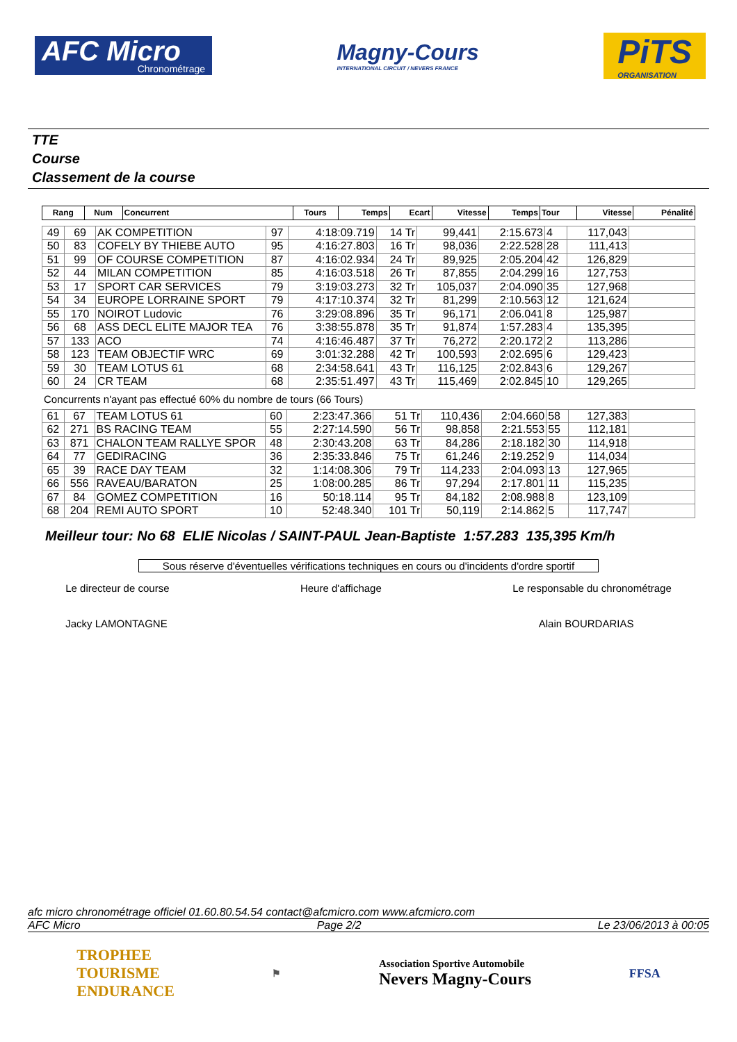AFC Micro
Chronométrage
Magny-Cours
INTERNATIONAL CIRCUIT / NEVERS FRANCE
PiTS
ORGANISATION
TTE
Course
Classement de la course
| Rang | Num | Concurrent | Tours | Temps | Ecart | Vitesse | Temps | Tour | Vitesse | Pénalité |
| --- | --- | --- | --- | --- | --- | --- | --- | --- | --- | --- |
| 49 | 69 | AK COMPETITION | 97 | 4:18:09.719 | 14 Tr | 99,441 | 2:15.673 | 4 | 117,043 | |
| 50 | 83 | COFELY BY THIEBE AUTO | 95 | 4:16:27.803 | 16 Tr | 98,036 | 2:22.528 | 28 | 111,413 | |
| 51 | 99 | OF COURSE COMPETITION | 87 | 4:16:02.934 | 24 Tr | 89,925 | 2:05.204 | 42 | 126,829 | |
| 52 | 44 | MILAN COMPETITION | 85 | 4:16:03.518 | 26 Tr | 87,855 | 2:04.299 | 16 | 127,753 | |
| 53 | 17 | SPORT CAR SERVICES | 79 | 3:19:03.273 | 32 Tr | 105,037 | 2:04.090 | 35 | 127,968 | |
| 54 | 34 | EUROPE LORRAINE SPORT | 79 | 4:17:10.374 | 32 Tr | 81,299 | 2:10.563 | 12 | 121,624 | |
| 55 | 170 | NOIROT Ludovic | 76 | 3:29:08.896 | 35 Tr | 96,171 | 2:06.041 | 8 | 125,987 | |
| 56 | 68 | ASS DECL ELITE MAJOR TEA | 76 | 3:38:55.878 | 35 Tr | 91,874 | 1:57.283 | 4 | 135,395 | |
| 57 | 133 | ACO | 74 | 4:16:46.487 | 37 Tr | 76,272 | 2:20.172 | 2 | 113,286 | |
| 58 | 123 | TEAM OBJECTIF WRC | 69 | 3:01:32.288 | 42 Tr | 100,593 | 2:02.695 | 6 | 129,423 | |
| 59 | 30 | TEAM LOTUS 61 | 68 | 2:34:58.641 | 43 Tr | 116,125 | 2:02.843 | 6 | 129,267 | |
| 60 | 24 | CR TEAM | 68 | 2:35:51.497 | 43 Tr | 115,469 | 2:02.845 | 10 | 129,265 | |
Concurrents n'ayant pas effectué 60% du nombre de tours (66 Tours)
| 61 | 67 | TEAM LOTUS 61 | 60 | 2:23:47.366 | 51 Tr | 110,436 | 2:04.660 | 58 | 127,383 | |
| 62 | 271 | BS RACING TEAM | 55 | 2:27:14.590 | 56 Tr | 98,858 | 2:21.553 | 55 | 112,181 | |
| 63 | 871 | CHALON TEAM RALLYE SPOR | 48 | 2:30:43.208 | 63 Tr | 84,286 | 2:18.182 | 30 | 114,918 | |
| 64 | 77 | GEDIRACING | 36 | 2:35:33.846 | 75 Tr | 61,246 | 2:19.252 | 9 | 114,034 | |
| 65 | 39 | RACE DAY TEAM | 32 | 1:14:08.306 | 79 Tr | 114,233 | 2:04.093 | 13 | 127,965 | |
| 66 | 556 | RAVEAU/BARATON | 25 | 1:08:00.285 | 86 Tr | 97,294 | 2:17.801 | 11 | 115,235 | |
| 67 | 84 | GOMEZ COMPETITION | 16 | 50:18.114 | 95 Tr | 84,182 | 2:08.988 | 8 | 123,109 | |
| 68 | 204 | REMI AUTO SPORT | 10 | 52:48.340 | 101 Tr | 50,119 | 2:14.862 | 5 | 117,747 | |
Meilleur tour: No 68 ELIE Nicolas / SAINT-PAUL Jean-Baptiste 1:57.283 135,395 Km/h
Sous réserve d'éventuelles vérifications techniques en cours ou d'incidents d'ordre sportif
Le directeur de course
Jacky LAMONTAGNE
Heure d'affichage Le responsable du chronométrage
Alain BOURDARIAS
afc micro chronométrage officiel 01.60.80.54.54 contact@afcmicro.com www.afcmicro.com
AFC Micro Page 2/2 Le 23/06/2013 à 00:05
TROPHEE
TOURISME
ENDURANCE
⚑
Association Sportive Automobile
Nevers Magny-Cours
FFSA